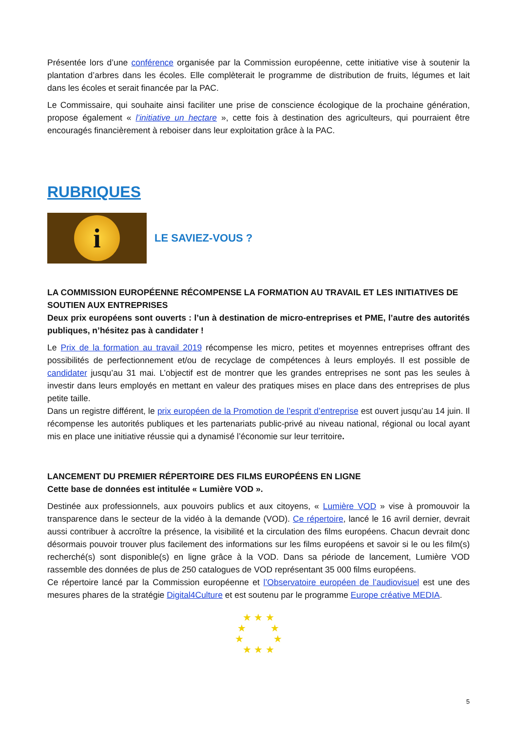Présentée lors d’une conférence organisée par la Commission européenne, cette initiative vise à soutenir la plantation d’arbres dans les écoles. Elle complèterait le programme de distribution de fruits, légumes et lait dans les écoles et serait financée par la PAC.
Le Commissaire, qui souhaite ainsi faciliter une prise de conscience écologique de la prochaine génération, propose également « l’initiative un hectare », cette fois à destination des agriculteurs, qui pourraient être encouragés financièrement à reboiser dans leur exploitation grâce à la PAC.
RUBRIQUES
i
LE SAVIEZ-VOUS ?
LA COMMISSION EUROPÉENNE RÉCOMPENSE LA FORMATION AU TRAVAIL ET LES INITIATIVES DE SOUTIEN AUX ENTREPRISES
Deux prix européens sont ouverts : l’un à destination de micro-entreprises et PME, l’autre des autorités publiques, n’hésitez pas à candidater !
Le Prix de la formation au travail 2019 récompense les micro, petites et moyennes entreprises offrant des possibilités de perfectionnement et/ou de recyclage de compétences à leurs employés. Il est possible de candidater jusqu’au 31 mai. L’objectif est de montrer que les grandes entreprises ne sont pas les seules à investir dans leurs employés en mettant en valeur des pratiques mises en place dans des entreprises de plus petite taille.
Dans un registre différent, le prix européen de la Promotion de l’esprit d’entreprise est ouvert jusqu’au 14 juin. Il récompense les autorités publiques et les partenariats public-privé au niveau national, régional ou local ayant mis en place une initiative réussie qui a dynamisé l’économie sur leur territoire.
LANCEMENT DU PREMIER RÉPERTOIRE DES FILMS EUROPÉENS EN LIGNE
Cette base de données est intitulée « Lumière VOD ».
Destinée aux professionnels, aux pouvoirs publics et aux citoyens, « Lumière VOD » vise à promouvoir la transparence dans le secteur de la vidéo à la demande (VOD). Ce répertoire, lancé le 16 avril dernier, devrait aussi contribuer à accroître la présence, la visibilité et la circulation des films européens. Chacun devrait donc désormais pouvoir trouver plus facilement des informations sur les films européens et savoir si le ou les film(s) recherché(s) sont disponible(s) en ligne grâce à la VOD. Dans sa période de lancement, Lumière VOD rassemble des données de plus de 250 catalogues de VOD représentant 35 000 films européens.
Ce répertoire lancé par la Commission européenne et l’Observatoire européen de l’audiovisuel est une des mesures phares de la stratégie Digital4Culture et est soutenu par le programme Europe créative MEDIA.
★ ★ ★
★ ★
★ ★
★ ★ ★
5